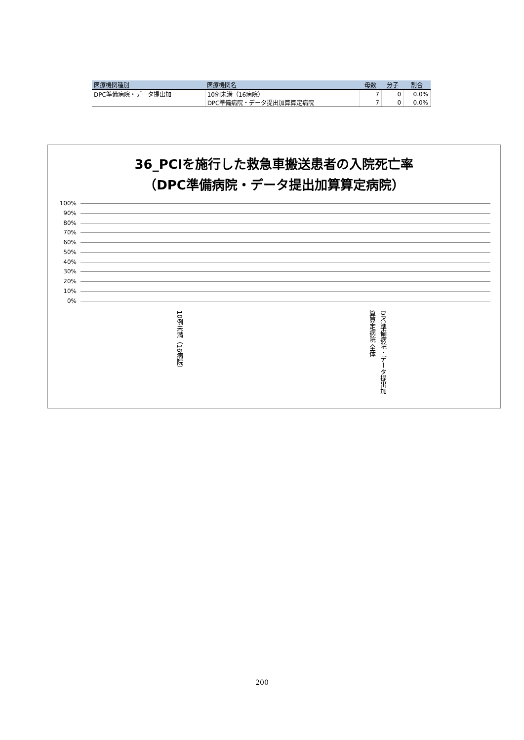| 医療機関種別 | 医療機関名 | 母数 | 分子 | 割合 |
| --- | --- | --- | --- | --- |
| DPC準備病院・データ提出加 | 10例未満（16病院） | 7 | 0 | 0.0% |
| | DPC準備病院・データ提出加算算定病院 | 7 | 0 | 0.0% |
36_PCIを施行した救急車搬送患者の入院死亡率
（DPC準備病院・データ提出加算算定病院）
100%
90%
80%
70%
60%
50%
40%
30%
20%
10%
0%
10例未満（16病院）
DPC準備病院・データ提出加算算定病院 全体
200